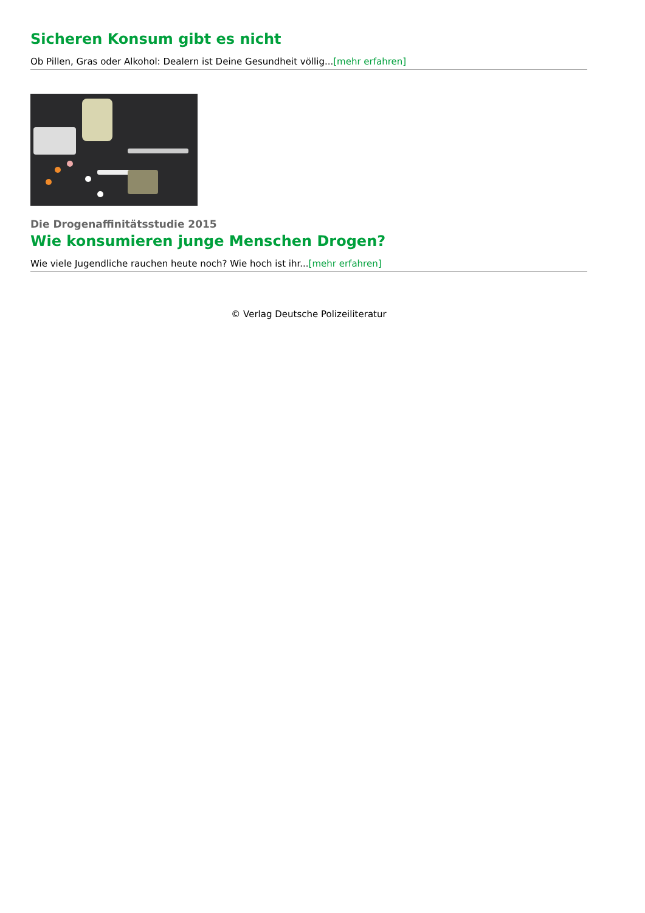Sicheren Konsum gibt es nicht
Ob Pillen, Gras oder Alkohol: Dealern ist Deine Gesundheit völlig...[mehr erfahren]
Die Drogenaffinitätsstudie 2015
Wie konsumieren junge Menschen Drogen?
Wie viele Jugendliche rauchen heute noch? Wie hoch ist ihr...[mehr erfahren]
© Verlag Deutsche Polizeiliteratur